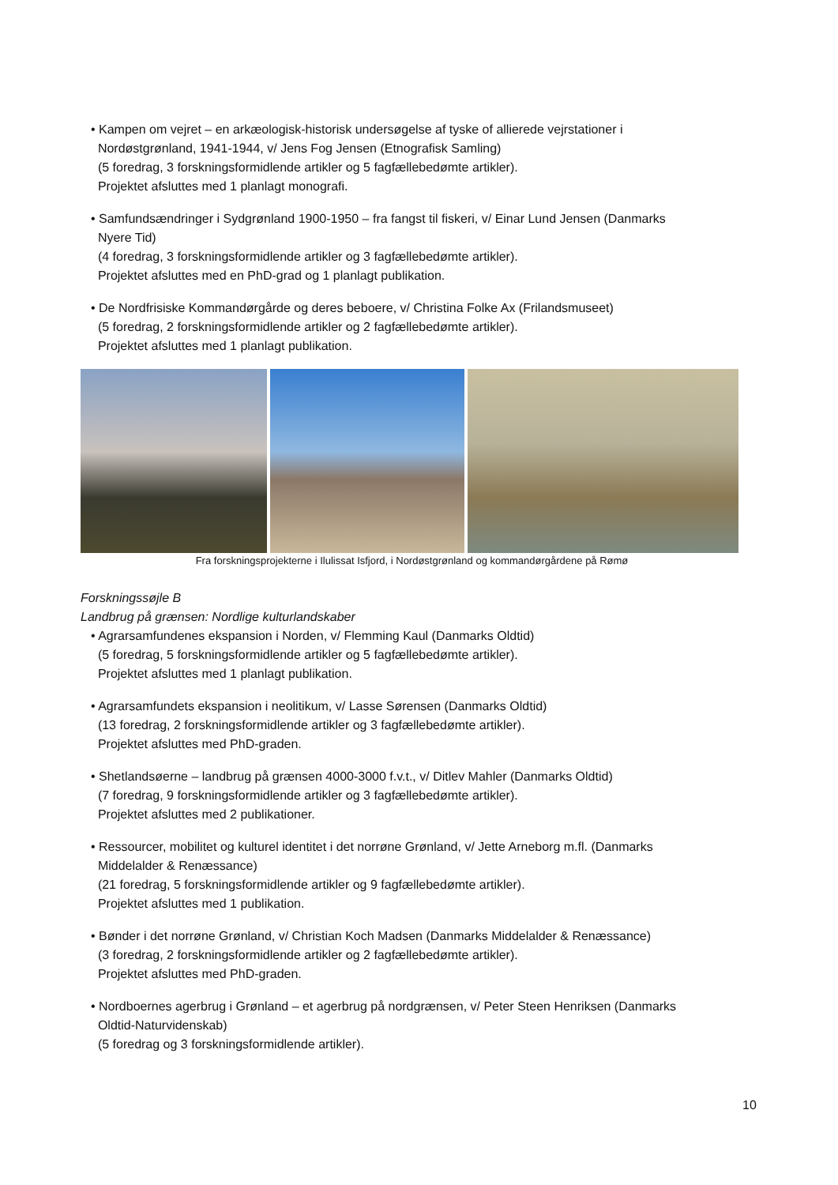• Kampen om vejret – en arkæologisk-historisk undersøgelse af tyske of allierede vejrstationer i
Nordøstgrønland, 1941-1944, v/ Jens Fog Jensen (Etnografisk Samling)
(5 foredrag, 3 forskningsformidlende artikler og 5 fagfællebedømte artikler).
Projektet afsluttes med 1 planlagt monografi.
• Samfundsændringer i Sydgrønland 1900-1950 – fra fangst til fiskeri, v/ Einar Lund Jensen (Danmarks
Nyere Tid)
(4 foredrag, 3 forskningsformidlende artikler og 3 fagfællebedømte artikler).
Projektet afsluttes med en PhD-grad og 1 planlagt publikation.
• De Nordfrisiske Kommandørgårde og deres beboere, v/ Christina Folke Ax (Frilandsmuseet)
(5 foredrag, 2 forskningsformidlende artikler og 2 fagfællebedømte artikler).
Projektet afsluttes med 1 planlagt publikation.
Fra forskningsprojekterne i Ilulissat Isfjord, i Nordøstgrønland og kommandørgårdene på Rømø
Forskningssøjle B
Landbrug på grænsen: Nordlige kulturlandskaber
• Agrarsamfundenes ekspansion i Norden, v/ Flemming Kaul (Danmarks Oldtid)
(5 foredrag, 5 forskningsformidlende artikler og 5 fagfællebedømte artikler).
Projektet afsluttes med 1 planlagt publikation.
• Agrarsamfundets ekspansion i neolitikum, v/ Lasse Sørensen (Danmarks Oldtid)
(13 foredrag, 2 forskningsformidlende artikler og 3 fagfællebedømte artikler).
Projektet afsluttes med PhD-graden.
• Shetlandsøerne – landbrug på grænsen 4000-3000 f.v.t., v/ Ditlev Mahler (Danmarks Oldtid)
(7 foredrag, 9 forskningsformidlende artikler og 3 fagfællebedømte artikler).
Projektet afsluttes med 2 publikationer.
• Ressourcer, mobilitet og kulturel identitet i det norrøne Grønland, v/ Jette Arneborg m.fl. (Danmarks
Middelalder & Renæssance)
(21 foredrag, 5 forskningsformidlende artikler og 9 fagfællebedømte artikler).
Projektet afsluttes med 1 publikation.
• Bønder i det norrøne Grønland, v/ Christian Koch Madsen (Danmarks Middelalder & Renæssance)
(3 foredrag, 2 forskningsformidlende artikler og 2 fagfællebedømte artikler).
Projektet afsluttes med PhD-graden.
• Nordboernes agerbrug i Grønland – et agerbrug på nordgrænsen, v/ Peter Steen Henriksen (Danmarks
Oldtid-Naturvidenskab)
(5 foredrag og 3 forskningsformidlende artikler).
10